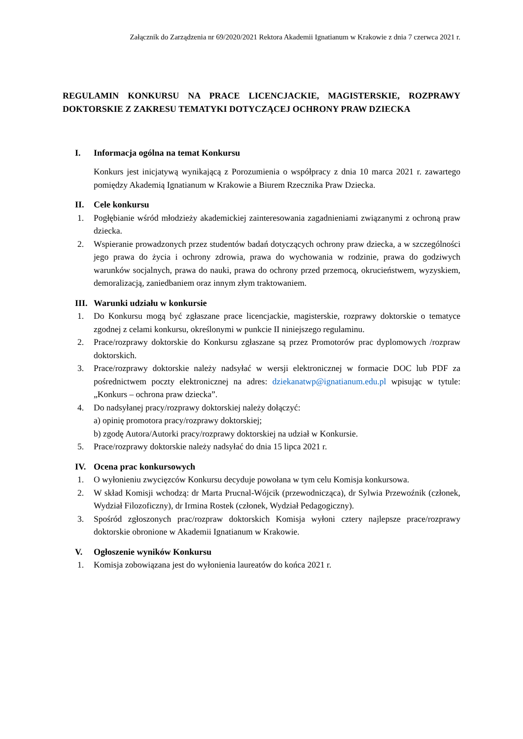Załącznik do Zarządzenia nr 69/2020/2021 Rektora Akademii Ignatianum w Krakowie z dnia 7 czerwca 2021 r.
REGULAMIN KONKURSU NA PRACE LICENCJACKIE, MAGISTERSKIE, ROZPRAWY DOKTORSKIE Z ZAKRESU TEMATYKI DOTYCZĄCEJ OCHRONY PRAW DZIECKA
I. Informacja ogólna na temat Konkursu
Konkurs jest inicjatywą wynikającą z Porozumienia o współpracy z dnia 10 marca 2021 r. zawartego pomiędzy Akademią Ignatianum w Krakowie a Biurem Rzecznika Praw Dziecka.
II. Cele konkursu
1. Pogłębianie wśród młodzieży akademickiej zainteresowania zagadnieniami związanymi z ochroną praw dziecka.
2. Wspieranie prowadzonych przez studentów badań dotyczących ochrony praw dziecka, a w szczególności jego prawa do życia i ochrony zdrowia, prawa do wychowania w rodzinie, prawa do godziwych warunków socjalnych, prawa do nauki, prawa do ochrony przed przemocą, okrucieństwem, wyzyskiem, demoralizacją, zaniedbaniem oraz innym złym traktowaniem.
III. Warunki udziału w konkursie
1. Do Konkursu mogą być zgłaszane prace licencjackie, magisterskie, rozprawy doktorskie o tematyce zgodnej z celami konkursu, określonymi w punkcie II niniejszego regulaminu.
2. Prace/rozprawy doktorskie do Konkursu zgłaszane są przez Promotorów prac dyplomowych /rozpraw doktorskich.
3. Prace/rozprawy doktorskie należy nadsyłać w wersji elektronicznej w formacie DOC lub PDF za pośrednictwem poczty elektronicznej na adres: dziekanatwp@ignatianum.edu.pl wpisując w tytule: „Konkurs – ochrona praw dziecka”.
4. Do nadsyłanej pracy/rozprawy doktorskiej należy dołączyć:
a) opinię promotora pracy/rozprawy doktorskiej;
b) zgodę Autora/Autorki pracy/rozprawy doktorskiej na udział w Konkursie.
5. Prace/rozprawy doktorskie należy nadsyłać do dnia 15 lipca 2021 r.
IV. Ocena prac konkursowych
1. O wyłonieniu zwycięzców Konkursu decyduje powołana w tym celu Komisja konkursowa.
2. W skład Komisji wchodzą: dr Marta Prucnal-Wójcik (przewodnicząca), dr Sylwia Przewoźnik (członek, Wydział Filozoficzny), dr Irmina Rostek (członek, Wydział Pedagogiczny).
3. Spośród zgłoszonych prac/rozpraw doktorskich Komisja wyłoni cztery najlepsze prace/rozprawy doktorskie obronione w Akademii Ignatianum w Krakowie.
V. Ogłoszenie wyników Konkursu
1. Komisja zobowiązana jest do wyłonienia laureatów do końca 2021 r.